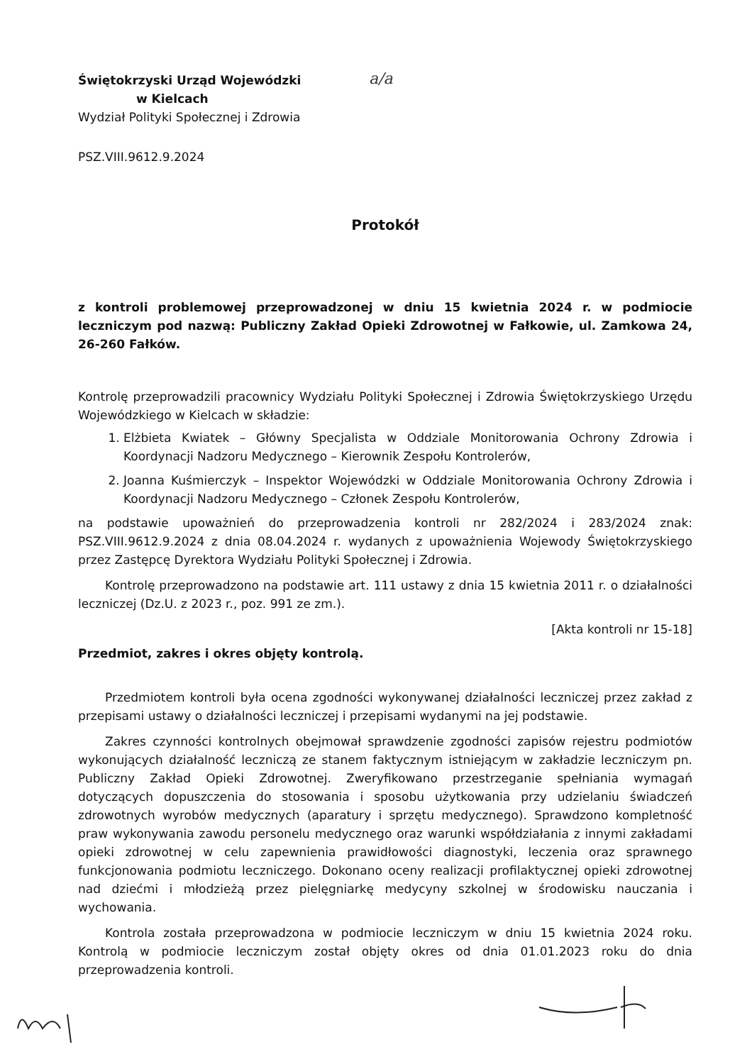a/a
Świętokrzyski Urząd Wojewódzki
w Kielcach
Wydział Polityki Społecznej i Zdrowia
PSZ.VIII.9612.9.2024
Protokół
z kontroli problemowej przeprowadzonej w dniu 15 kwietnia 2024 r. w podmiocie leczniczym pod nazwą: Publiczny Zakład Opieki Zdrowotnej w Fałkowie, ul. Zamkowa 24, 26-260 Fałków.
Kontrolę przeprowadzili pracownicy Wydziału Polityki Społecznej i Zdrowia Świętokrzyskiego Urzędu Wojewódzkiego w Kielcach w składzie:
1. Elżbieta Kwiatek – Główny Specjalista w Oddziale Monitorowania Ochrony Zdrowia i Koordynacji Nadzoru Medycznego – Kierownik Zespołu Kontrolerów,
2. Joanna Kuśmierczyk – Inspektor Wojewódzki w Oddziale Monitorowania Ochrony Zdrowia i Koordynacji Nadzoru Medycznego – Członek Zespołu Kontrolerów,
na podstawie upoważnień do przeprowadzenia kontroli nr 282/2024 i 283/2024 znak: PSZ.VIII.9612.9.2024 z dnia 08.04.2024 r. wydanych z upoważnienia Wojewody Świętokrzyskiego przez Zastępcę Dyrektora Wydziału Polityki Społecznej i Zdrowia.
Kontrolę przeprowadzono na podstawie art. 111 ustawy z dnia 15 kwietnia 2011 r. o działalności leczniczej (Dz.U. z 2023 r., poz. 991 ze zm.).
[Akta kontroli nr 15-18]
Przedmiot, zakres i okres objęty kontrolą.
Przedmiotem kontroli była ocena zgodności wykonywanej działalności leczniczej przez zakład z przepisami ustawy o działalności leczniczej i przepisami wydanymi na jej podstawie.
Zakres czynności kontrolnych obejmował sprawdzenie zgodności zapisów rejestru podmiotów wykonujących działalność leczniczą ze stanem faktycznym istniejącym w zakładzie leczniczym pn. Publiczny Zakład Opieki Zdrowotnej. Zweryfikowano przestrzeganie spełniania wymagań dotyczących dopuszczenia do stosowania i sposobu użytkowania przy udzielaniu świadczeń zdrowotnych wyrobów medycznych (aparatury i sprzętu medycznego). Sprawdzono kompletność praw wykonywania zawodu personelu medycznego oraz warunki współdziałania z innymi zakładami opieki zdrowotnej w celu zapewnienia prawidłowości diagnostyki, leczenia oraz sprawnego funkcjonowania podmiotu leczniczego. Dokonano oceny realizacji profilaktycznej opieki zdrowotnej nad dziećmi i młodzieżą przez pielęgniarkę medycyny szkolnej w środowisku nauczania i wychowania.
Kontrola została przeprowadzona w podmiocie leczniczym w dniu 15 kwietnia 2024 roku. Kontrolą w podmiocie leczniczym został objęty okres od dnia 01.01.2023 roku do dnia przeprowadzenia kontroli.